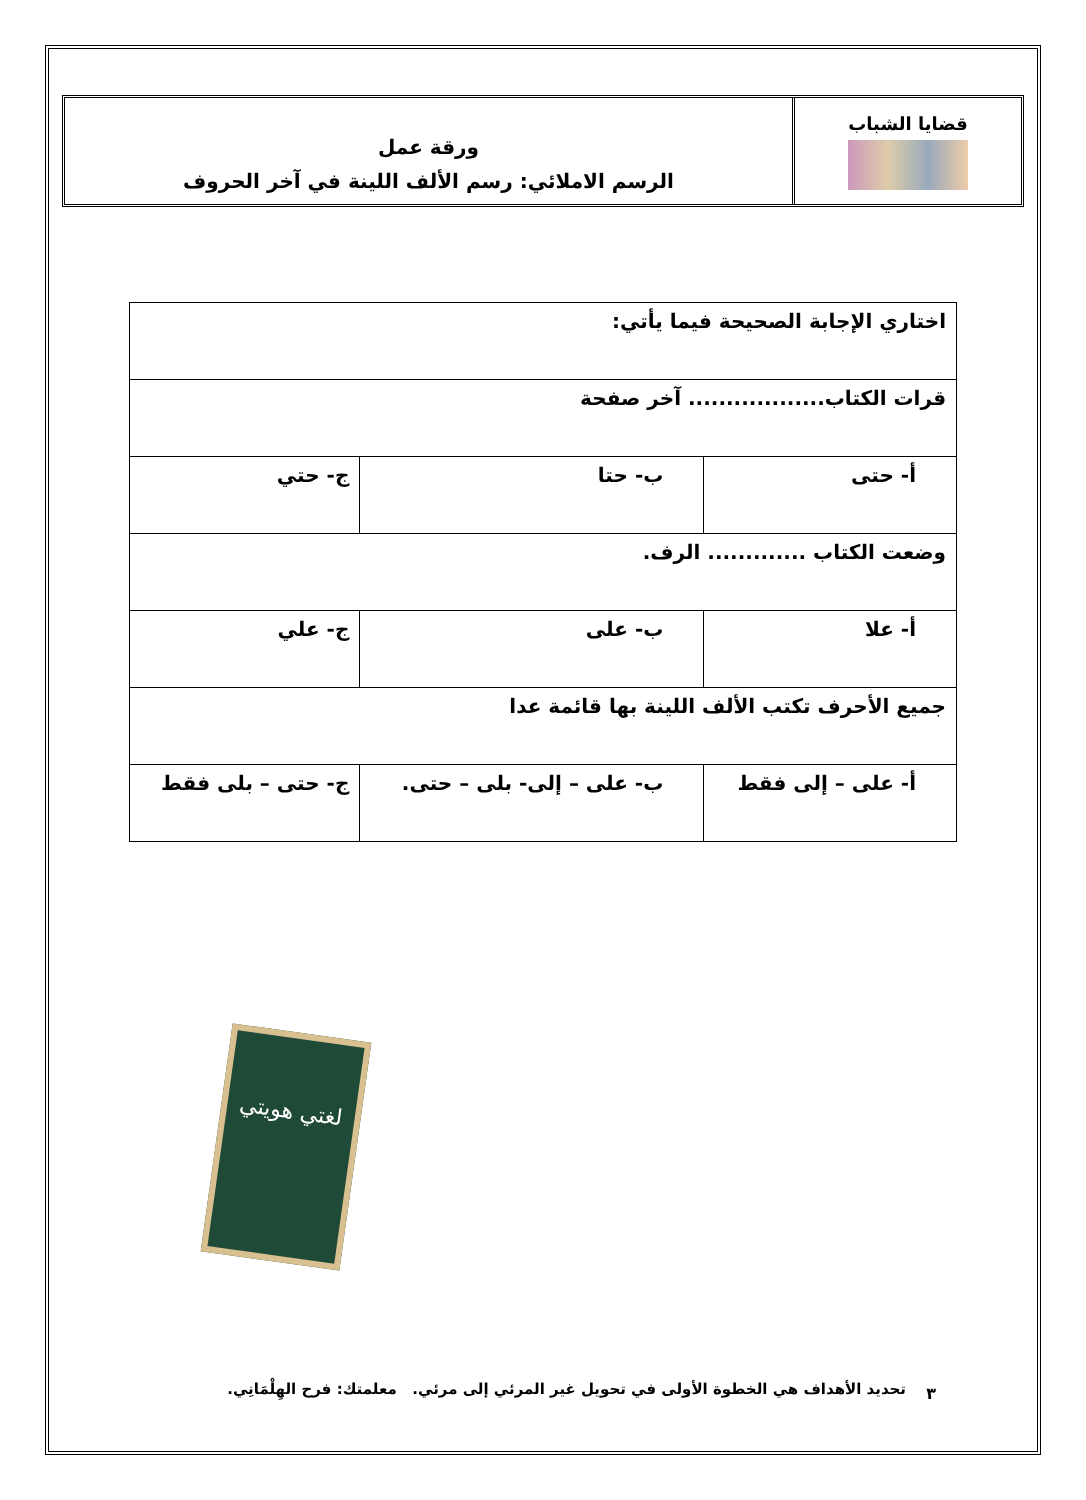قضايا الشباب
ورقة عمل
الرسم الاملائي: رسم الألف اللينة في آخر الحروف
| اختاري الإجابة الصحيحة فيما يأتي: | | |
| قرات الكتاب.................. آخر صفحة | | |
| أ- حتى | ب- حتا | ج- حتي |
| وضعت الكتاب ............. الرف. | | |
| أ- علا | ب- على | ج- علي |
| جميع الأحرف تكتب الألف اللينة بها قائمة عدا | | |
| أ- على – إلى فقط | ب- على – إلى- بلى – حتى. | ج- حتى – بلى فقط |
لغتي هويتي
٣
تحديد الأهداف هي الخطوة الأولى في تحويل غير المرئي إلى مرئي. معلمتك: فرح الهِلْمَانِي.